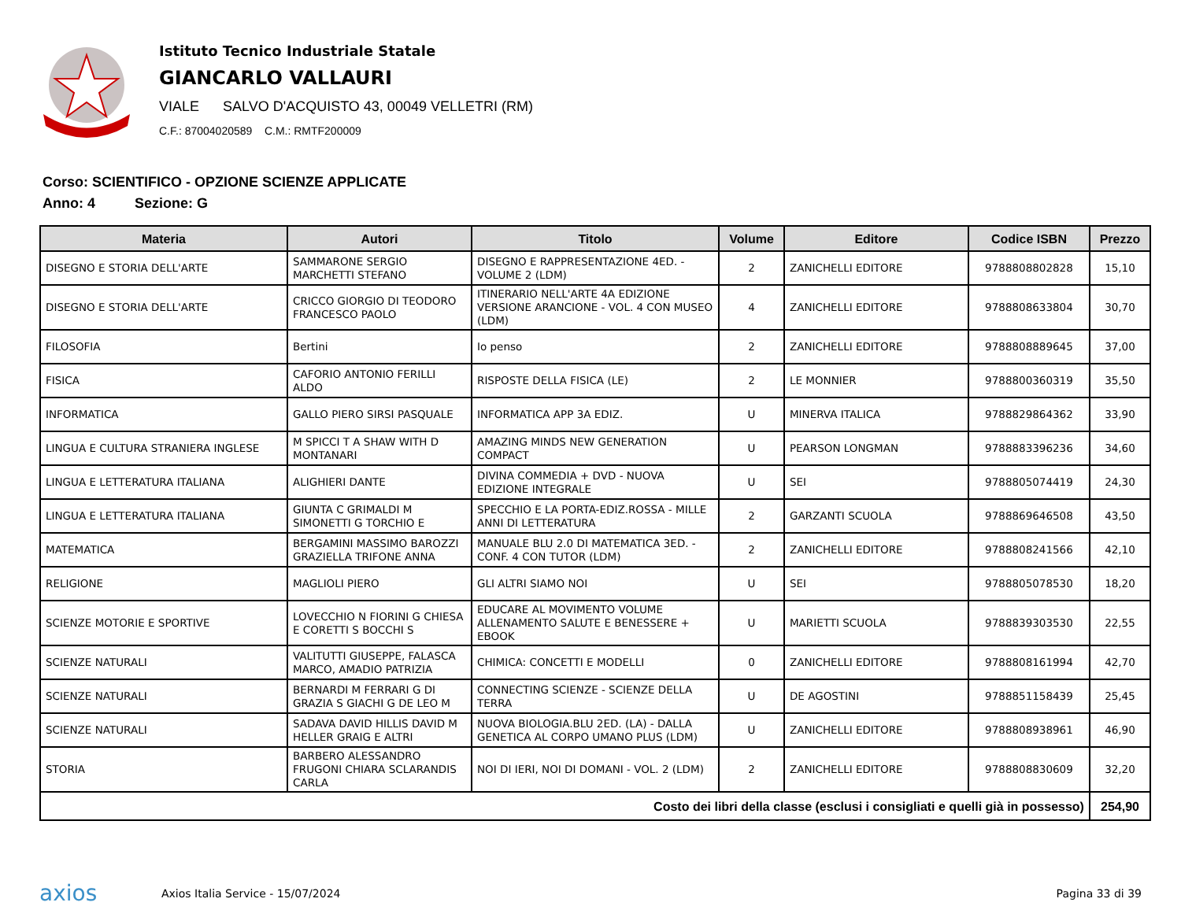Istituto Tecnico Industriale Statale
GIANCARLO VALLAURI
VIALE SALVO D'ACQUISTO 43, 00049 VELLETRI (RM)
C.F.: 87004020589 C.M.: RMTF200009
Corso: SCIENTIFICO - OPZIONE SCIENZE APPLICATE
Anno: 4 Sezione: G
| Materia | Autori | Titolo | Volume | Editore | Codice ISBN | Prezzo |
| --- | --- | --- | --- | --- | --- | --- |
| DISEGNO E STORIA DELL'ARTE | SAMMARONE SERGIO MARCHETTI STEFANO | DISEGNO E RAPPRESENTAZIONE 4ED. - VOLUME 2 (LDM) | 2 | ZANICHELLI EDITORE | 9788808802828 | 15,10 |
| DISEGNO E STORIA DELL'ARTE | CRICCO GIORGIO DI TEODORO FRANCESCO PAOLO | ITINERARIO NELL'ARTE 4A EDIZIONE VERSIONE ARANCIONE - VOL. 4 CON MUSEO (LDM) | 4 | ZANICHELLI EDITORE | 9788808633804 | 30,70 |
| FILOSOFIA | Bertini | Io penso | 2 | ZANICHELLI EDITORE | 9788808889645 | 37,00 |
| FISICA | CAFORIO ANTONIO FERILLI ALDO | RISPOSTE DELLA FISICA (LE) | 2 | LE MONNIER | 9788800360319 | 35,50 |
| INFORMATICA | GALLO PIERO SIRSI PASQUALE | INFORMATICA APP 3A EDIZ. | U | MINERVA ITALICA | 9788829864362 | 33,90 |
| LINGUA E CULTURA STRANIERA INGLESE | M SPICCI T A SHAW WITH D MONTANARI | AMAZING MINDS NEW GENERATION COMPACT | U | PEARSON LONGMAN | 9788883396236 | 34,60 |
| LINGUA E LETTERATURA ITALIANA | ALIGHIERI DANTE | DIVINA COMMEDIA + DVD - NUOVA EDIZIONE INTEGRALE | U | SEI | 9788805074419 | 24,30 |
| LINGUA E LETTERATURA ITALIANA | GIUNTA C GRIMALDI M SIMONETTI G TORCHIO E | SPECCHIO E LA PORTA-EDIZ.ROSSA - MILLE ANNI DI LETTERATURA | 2 | GARZANTI SCUOLA | 9788869646508 | 43,50 |
| MATEMATICA | BERGAMINI MASSIMO BAROZZI GRAZIELLA TRIFONE ANNA | MANUALE BLU 2.0 DI MATEMATICA 3ED. - CONF. 4 CON TUTOR (LDM) | 2 | ZANICHELLI EDITORE | 9788808241566 | 42,10 |
| RELIGIONE | MAGLIOLI PIERO | GLI ALTRI SIAMO NOI | U | SEI | 9788805078530 | 18,20 |
| SCIENZE MOTORIE E SPORTIVE | LOVECCHIO N FIORINI G CHIESA E CORETTI S BOCCHI S | EDUCARE AL MOVIMENTO VOLUME ALLENAMENTO SALUTE E BENESSERE + EBOOK | U | MARIETTI SCUOLA | 9788839303530 | 22,55 |
| SCIENZE NATURALI | VALITUTTI GIUSEPPE, FALASCA MARCO, AMADIO PATRIZIA | CHIMICA: CONCETTI E MODELLI | 0 | ZANICHELLI EDITORE | 9788808161994 | 42,70 |
| SCIENZE NATURALI | BERNARDI M FERRARI G DI GRAZIA S GIACHI G DE LEO M | CONNECTING SCIENZE - SCIENZE DELLA TERRA | U | DE AGOSTINI | 9788851158439 | 25,45 |
| SCIENZE NATURALI | SADAVA DAVID HILLIS DAVID M HELLER GRAIG E ALTRI | NUOVA BIOLOGIA.BLU 2ED. (LA) - DALLA GENETICA AL CORPO UMANO PLUS (LDM) | U | ZANICHELLI EDITORE | 9788808938961 | 46,90 |
| STORIA | BARBERO ALESSANDRO FRUGONI CHIARA SCLARANDIS CARLA | NOI DI IERI, NOI DI DOMANI - VOL. 2 (LDM) | 2 | ZANICHELLI EDITORE | 9788808830609 | 32,20 |
| Costo dei libri della classe (esclusi i consigliati e quelli già in possesso) | | | | | | 254,90 |
axios
Axios Italia Service - 15/07/2024
Pagina 33 di 39